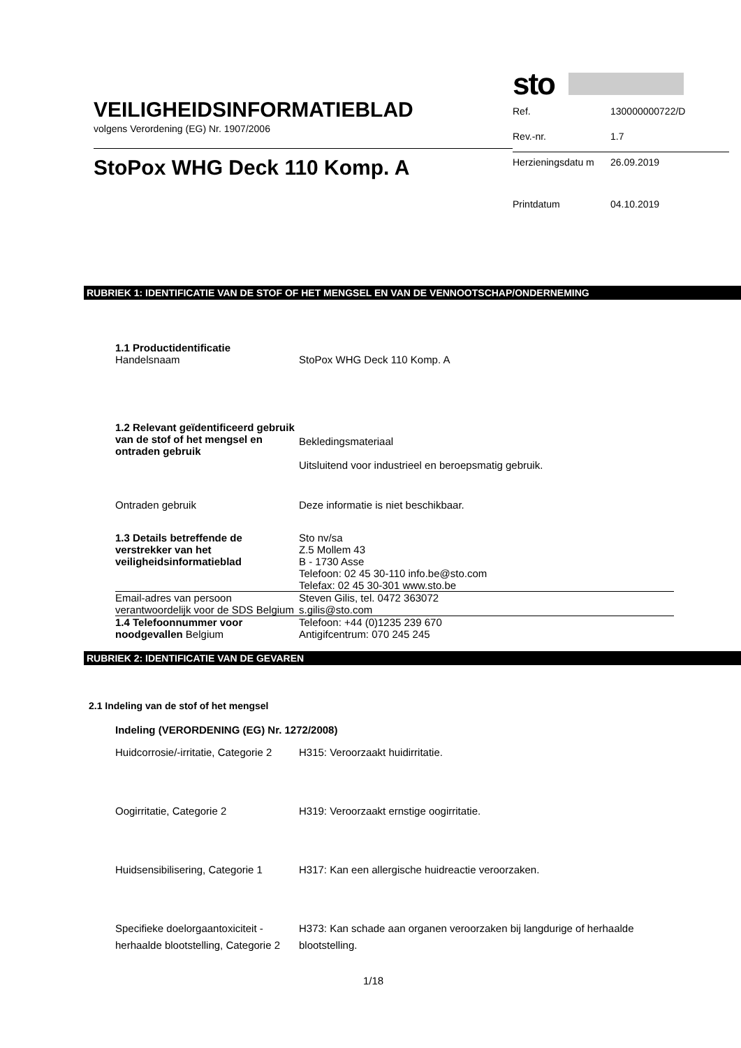VEILIGHEIDSINFORMATIEBLAD
volgens Verordening (EG) Nr. 1907/2006
StoPox WHG Deck 110 Komp. A
sto
| Ref. | 130000000722/D |
| Rev.-nr. | 1.7 |
| Herzieningsdatu m | 26.09.2019 |
| Printdatum | 04.10.2019 |
RUBRIEK 1: IDENTIFICATIE VAN DE STOF OF HET MENGSEL EN VAN DE VENNOOTSCHAP/ONDERNEMING
| 1.1 Productidentificatie Handelsnaam | StoPox WHG Deck 110 Komp. A |
| 1.2 Relevant geïdentificeerd gebruik van de stof of het mengsel en ontraden gebruik | Bekledingsmateriaal Uitsluitend voor industrieel en beroepsmatig gebruik. |
| Ontraden gebruik | Deze informatie is niet beschikbaar. |
| 1.3 Details betreffende de verstrekker van het veiligheidsinformatieblad | Sto nv/sa Z.5 Mollem 43 B - 1730 Asse Telefoon: 02 45 30-110 info.be@sto.com Telefax: 02 45 30-301 www.sto.be |
| Email-adres van persoon verantwoordelijk voor de SDS Belgium | Steven Gilis, tel. 0472 363072 s.gilis@sto.com |
| 1.4 Telefoonnummer voor noodgevallen Belgium | Telefoon: +44 (0)1235 239 670 Antigifcentrum: 070 245 245 |
RUBRIEK 2: IDENTIFICATIE VAN DE GEVAREN
2.1 Indeling van de stof of het mengsel
Indeling (VERORDENING (EG) Nr. 1272/2008)
| Huidcorrosie/-irritatie, Categorie 2 | H315: Veroorzaakt huidirritatie. |
| Oogirritatie, Categorie 2 | H319: Veroorzaakt ernstige oogirritatie. |
| Huidsensibilisering, Categorie 1 | H317: Kan een allergische huidreactie veroorzaken. |
| Specifieke doelorgaantoxiciteit - herhaalde blootstelling, Categorie 2 | H373: Kan schade aan organen veroorzaken bij langdurige of herhaalde blootstelling. |
1/18